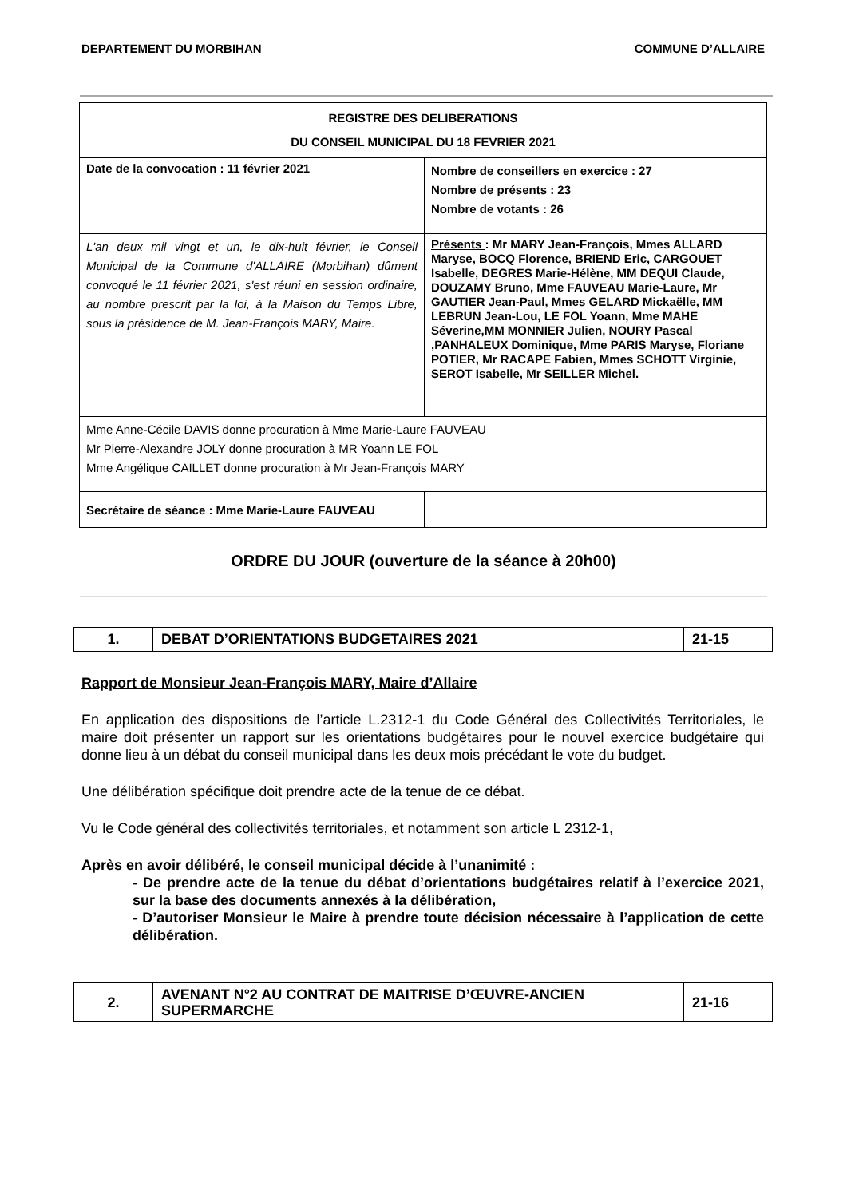DEPARTEMENT DU MORBIHAN COMMUNE D’ALLAIRE
| REGISTRE DES DELIBERATIONS DU CONSEIL MUNICIPAL DU 18 FEVRIER 2021 | |
| Date de la convocation : 11 février 2021 | Nombre de conseillers en exercice : 27 Nombre de présents : 23 Nombre de votants : 26 |
| L'an deux mil vingt et un, le dix-huit février, le Conseil Municipal de la Commune d'ALLAIRE (Morbihan) dûment convoqué le 11 février 2021, s'est réuni en session ordinaire, au nombre prescrit par la loi, à la Maison du Temps Libre, sous la présidence de M. Jean-François MARY, Maire. | Présents : Mr MARY Jean-François, Mmes ALLARD Maryse, BOCQ Florence, BRIEND Eric, CARGOUET Isabelle, DEGRES Marie-Hélène, MM DEQUI Claude, DOUZAMY Bruno, Mme FAUVEAU Marie-Laure, Mr GAUTIER Jean-Paul, Mmes GELARD Mickaëlle, MM LEBRUN Jean-Lou, LE FOL Yoann, Mme MAHE Séverine,MM MONNIER Julien, NOURY Pascal ,PANHALEUX Dominique, Mme PARIS Maryse, Floriane POTIER, Mr RACAPE Fabien, Mmes SCHOTT Virginie, SEROT Isabelle, Mr SEILLER Michel. |
| Mme Anne-Cécile DAVIS donne procuration à Mme Marie-Laure FAUVEAU Mr Pierre-Alexandre JOLY donne procuration à MR Yoann LE FOL Mme Angélique CAILLET donne procuration à Mr Jean-François MARY | |
| Secrétaire de séance : Mme Marie-Laure FAUVEAU | |
ORDRE DU JOUR (ouverture de la séance à 20h00)
| 1. | DEBAT D’ORIENTATIONS BUDGETAIRES 2021 | 21-15 |
Rapport de Monsieur Jean-François MARY, Maire d’Allaire
En application des dispositions de l’article L.2312-1 du Code Général des Collectivités Territoriales, le maire doit présenter un rapport sur les orientations budgétaires pour le nouvel exercice budgétaire qui donne lieu à un débat du conseil municipal dans les deux mois précédant le vote du budget.
Une délibération spécifique doit prendre acte de la tenue de ce débat.
Vu le Code général des collectivités territoriales, et notamment son article L 2312-1,
Après en avoir délibéré, le conseil municipal décide à l’unanimité :
- De prendre acte de la tenue du débat d’orientations budgétaires relatif à l’exercice 2021, sur la base des documents annexés à la délibération,
- D’autoriser Monsieur le Maire à prendre toute décision nécessaire à l’application de cette délibération.
| 2. | AVENANT N°2 AU CONTRAT DE MAITRISE D’ŒUVRE-ANCIEN SUPERMARCHE | 21-16 |